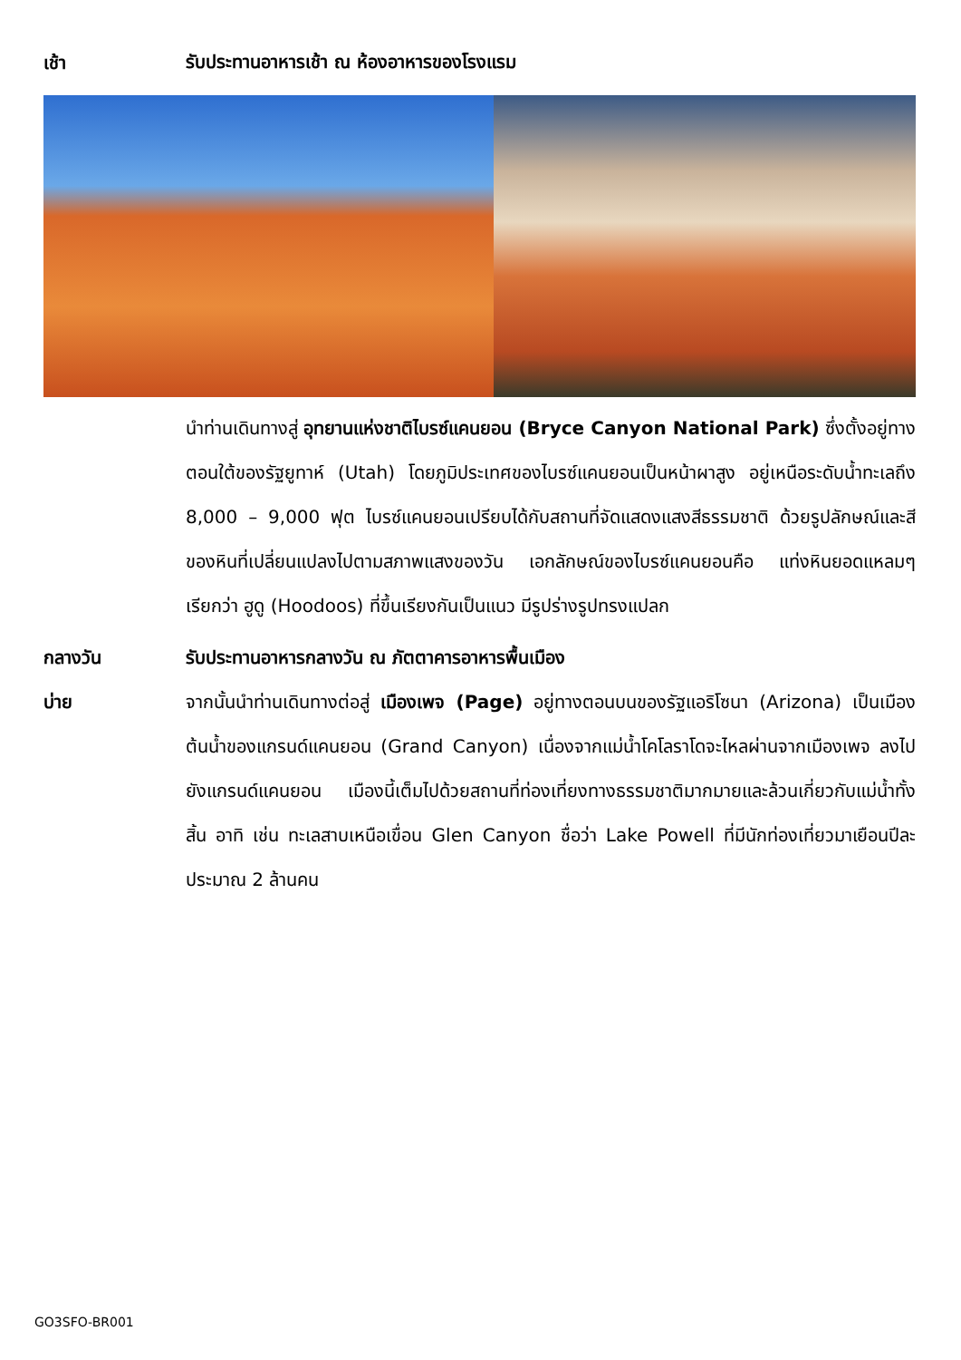เช้า
รับประทานอาหารเช้า ณ ห้องอาหารของโรงแรม
นำท่านเดินทางสู่ อุทยานแห่งชาติไบรซ์แคนยอน (Bryce Canyon National Park) ซึ่งตั้งอยู่ทางตอนใต้ของรัฐยูทาห์ (Utah) โดยภูมิประเทศของไบรซ์แคนยอนเป็นหน้าผาสูง อยู่เหนือระดับน้ำทะเลถึง 8,000 – 9,000 ฟุต ไบรซ์แคนยอนเปรียบได้กับสถานที่จัดแสดงแสงสีธรรมชาติ ด้วยรูปลักษณ์และสีของหินที่เปลี่ยนแปลงไปตามสภาพแสงของวัน เอกลักษณ์ของไบรซ์แคนยอนคือ แท่งหินยอดแหลมๆ เรียกว่า ฮูดู (Hoodoos) ที่ขึ้นเรียงกันเป็นแนว มีรูปร่างรูปทรงแปลก
กลางวัน รับประทานอาหารกลางวัน ณ ภัตตาคารอาหารพื้นเมือง
บ่าย จากนั้นนำท่านเดินทางต่อสู่ เมืองเพจ (Page) อยู่ทางตอนบนของรัฐแอริโซนา (Arizona) เป็นเมืองต้นน้ำของแกรนด์แคนยอน (Grand Canyon) เนื่องจากแม่น้ำโคโลราโดจะไหลผ่านจากเมืองเพจ ลงไปยังแกรนด์แคนยอน เมืองนี้เต็มไปด้วยสถานที่ท่องเที่ยงทางธรรมชาติมากมายและล้วนเกี่ยวกับแม่น้ำทั้งสิ้น อาทิ เช่น ทะเลสาบเหนือเขื่อน Glen Canyon ชื่อว่า Lake Powell ที่มีนักท่องเที่ยวมาเยือนปีละประมาณ 2 ล้านคน
GO3SFO-BR001